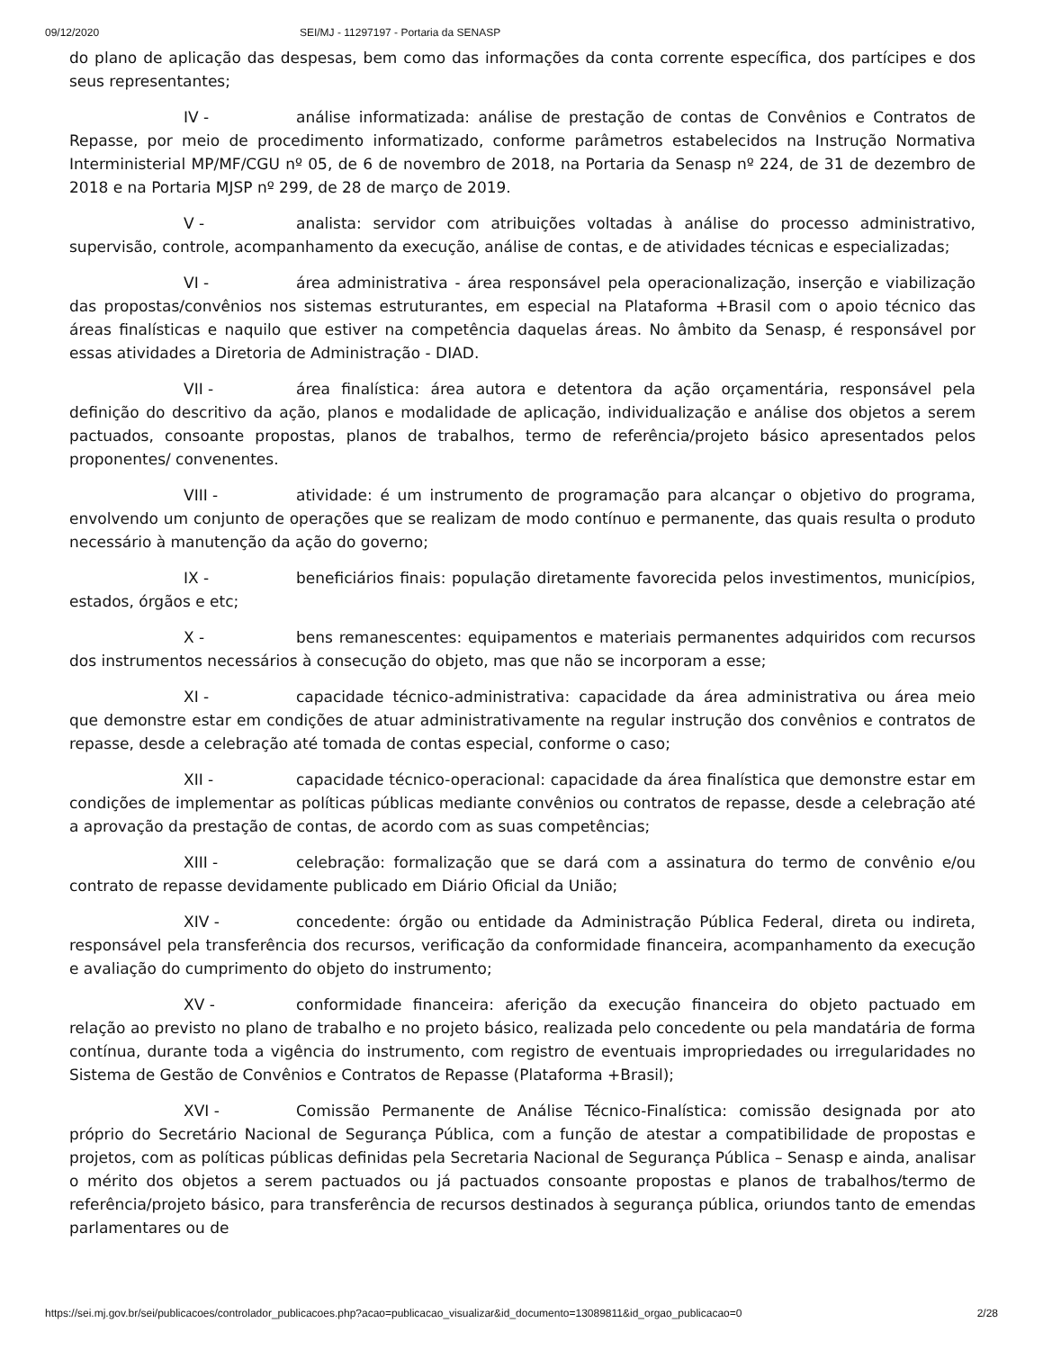09/12/2020 SEI/MJ - 11297197 - Portaria da SENASP
do plano de aplicação das despesas, bem como das informações da conta corrente específica, dos partícipes e dos seus representantes;
IV - análise informatizada: análise de prestação de contas de Convênios e Contratos de Repasse, por meio de procedimento informatizado, conforme parâmetros estabelecidos na Instrução Normativa Interministerial MP/MF/CGU nº 05, de 6 de novembro de 2018, na Portaria da Senasp nº 224, de 31 de dezembro de 2018 e na Portaria MJSP nº 299, de 28 de março de 2019.
V - analista: servidor com atribuições voltadas à análise do processo administrativo, supervisão, controle, acompanhamento da execução, análise de contas, e de atividades técnicas e especializadas;
VI - área administrativa - área responsável pela operacionalização, inserção e viabilização das propostas/convênios nos sistemas estruturantes, em especial na Plataforma +Brasil com o apoio técnico das áreas finalísticas e naquilo que estiver na competência daquelas áreas. No âmbito da Senasp, é responsável por essas atividades a Diretoria de Administração - DIAD.
VII - área finalística: área autora e detentora da ação orçamentária, responsável pela definição do descritivo da ação, planos e modalidade de aplicação, individualização e análise dos objetos a serem pactuados, consoante propostas, planos de trabalhos, termo de referência/projeto básico apresentados pelos proponentes/ convenentes.
VIII - atividade: é um instrumento de programação para alcançar o objetivo do programa, envolvendo um conjunto de operações que se realizam de modo contínuo e permanente, das quais resulta o produto necessário à manutenção da ação do governo;
IX - beneficiários finais: população diretamente favorecida pelos investimentos, municípios, estados, órgãos e etc;
X - bens remanescentes: equipamentos e materiais permanentes adquiridos com recursos dos instrumentos necessários à consecução do objeto, mas que não se incorporam a esse;
XI - capacidade técnico-administrativa: capacidade da área administrativa ou área meio que demonstre estar em condições de atuar administrativamente na regular instrução dos convênios e contratos de repasse, desde a celebração até tomada de contas especial, conforme o caso;
XII - capacidade técnico-operacional: capacidade da área finalística que demonstre estar em condições de implementar as políticas públicas mediante convênios ou contratos de repasse, desde a celebração até a aprovação da prestação de contas, de acordo com as suas competências;
XIII - celebração: formalização que se dará com a assinatura do termo de convênio e/ou contrato de repasse devidamente publicado em Diário Oficial da União;
XIV - concedente: órgão ou entidade da Administração Pública Federal, direta ou indireta, responsável pela transferência dos recursos, verificação da conformidade financeira, acompanhamento da execução e avaliação do cumprimento do objeto do instrumento;
XV - conformidade financeira: aferição da execução financeira do objeto pactuado em relação ao previsto no plano de trabalho e no projeto básico, realizada pelo concedente ou pela mandatária de forma contínua, durante toda a vigência do instrumento, com registro de eventuais impropriedades ou irregularidades no Sistema de Gestão de Convênios e Contratos de Repasse (Plataforma +Brasil);
XVI - Comissão Permanente de Análise Técnico-Finalística: comissão designada por ato próprio do Secretário Nacional de Segurança Pública, com a função de atestar a compatibilidade de propostas e projetos, com as políticas públicas definidas pela Secretaria Nacional de Segurança Pública – Senasp e ainda, analisar o mérito dos objetos a serem pactuados ou já pactuados consoante propostas e planos de trabalhos/termo de referência/projeto básico, para transferência de recursos destinados à segurança pública, oriundos tanto de emendas parlamentares ou de
https://sei.mj.gov.br/sei/publicacoes/controlador_publicacoes.php?acao=publicacao_visualizar&id_documento=13089811&id_orgao_publicacao=0 2/28